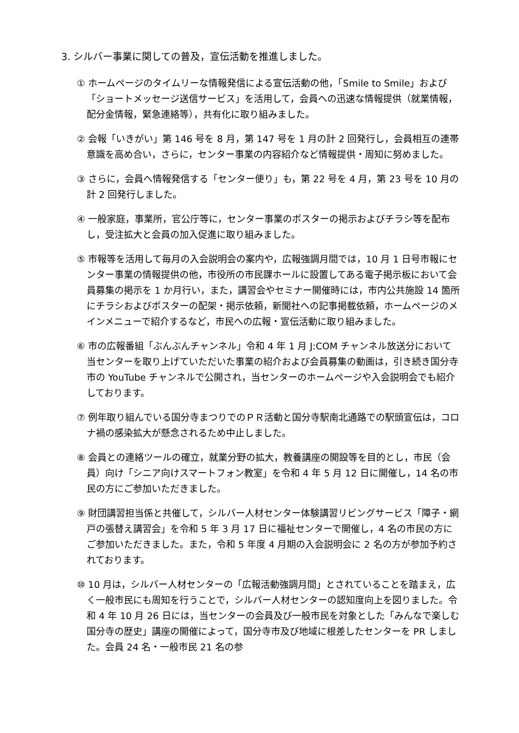3. シルバー事業に関しての普及，宣伝活動を推進しました。
① ホームページのタイムリーな情報発信による宣伝活動の他，「Smile to Smile」および「ショートメッセージ送信サービス」を活用して，会員への迅速な情報提供（就業情報，配分金情報，緊急連絡等），共有化に取り組みました。
② 会報「いきがい」第 146 号を 8 月，第 147 号を 1 月の計 2 回発行し，会員相互の連帯意識を高め合い，さらに，センター事業の内容紹介など情報提供・周知に努めました。
③ さらに，会員へ情報発信する「センター便り」も，第 22 号を 4 月，第 23 号を 10 月の計 2 回発行しました。
④ 一般家庭，事業所，官公庁等に，センター事業のポスターの掲示およびチラシ等を配布し，受注拡大と会員の加入促進に取り組みました。
⑤ 市報等を活用して毎月の入会説明会の案内や，広報強調月間では，10 月 1 日号市報にセンター事業の情報提供の他，市役所の市民課ホールに設置してある電子掲示板において会員募集の掲示を 1 か月行い，また，講習会やセミナー開催時には，市内公共施設 14 箇所にチラシおよびポスターの配架・掲示依頼，新聞社への記事掲載依頼，ホームページのメインメニューで紹介するなど，市民への広報・宣伝活動に取り組みました。
⑥ 市の広報番組「ぶんぶんチャンネル」令和 4 年 1 月 J:COM チャンネル放送分において当センターを取り上げていただいた事業の紹介および会員募集の動画は，引き続き国分寺市の YouTube チャンネルで公開され，当センターのホームページや入会説明会でも紹介しております。
⑦ 例年取り組んでいる国分寺まつりでのＰＲ活動と国分寺駅南北通路での駅頭宣伝は，コロナ禍の感染拡大が懸念されるため中止しました。
⑧ 会員との連絡ツールの確立，就業分野の拡大，教養講座の開設等を目的とし，市民（会員）向け「シニア向けスマートフォン教室」を令和 4 年 5 月 12 日に開催し，14 名の市民の方にご参加いただきました。
⑨ 財団講習担当係と共催して，シルバー人材センター体験講習リビングサービス「障子・網戸の張替え講習会」を令和 5 年 3 月 17 日に福祉センターで開催し，4 名の市民の方にご参加いただきました。また，令和 5 年度 4 月期の入会説明会に 2 名の方が参加予約されております。
⑩ 10 月は，シルバー人材センターの「広報活動強調月間」とされていることを踏まえ，広く一般市民にも周知を行うことで，シルバー人材センターの認知度向上を図りました。令和 4 年 10 月 26 日には，当センターの会員及び一般市民を対象とした「みんなで楽しむ国分寺の歴史」講座の開催によって，国分寺市及び地域に根差したセンターを PR しました。会員 24 名・一般市民 21 名の参